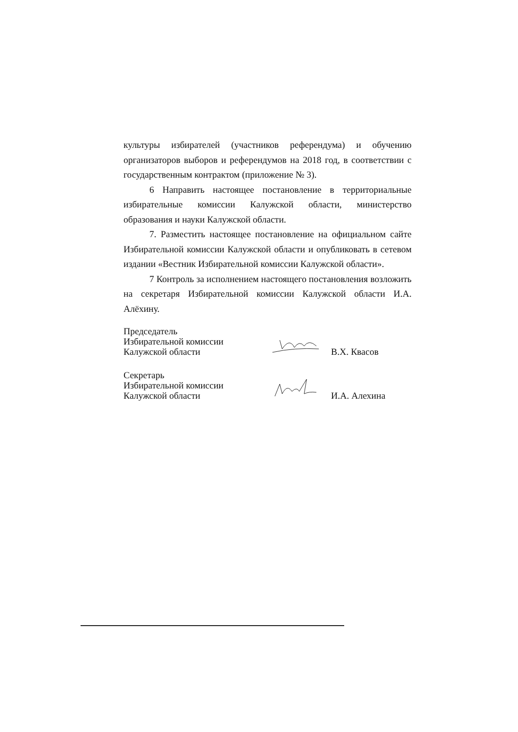культуры избирателей (участников референдума) и обучению организаторов выборов и референдумов на 2018 год, в соответствии с государственным контрактом (приложение № 3).
6 Направить настоящее постановление в территориальные избирательные комиссии Калужской области, министерство образования и науки Калужской области.
7. Разместить настоящее постановление на официальном сайте Избирательной комиссии Калужской области и опубликовать в сетевом издании «Вестник Избирательной комиссии Калужской области».
7 Контроль за исполнением настоящего постановления возложить на секретаря Избирательной комиссии Калужской области И.А. Алёхину.
Председатель
Избирательной комиссии
Калужской области
В.Х. Квасов
Секретарь
Избирательной комиссии
Калужской области
И.А. Алехина